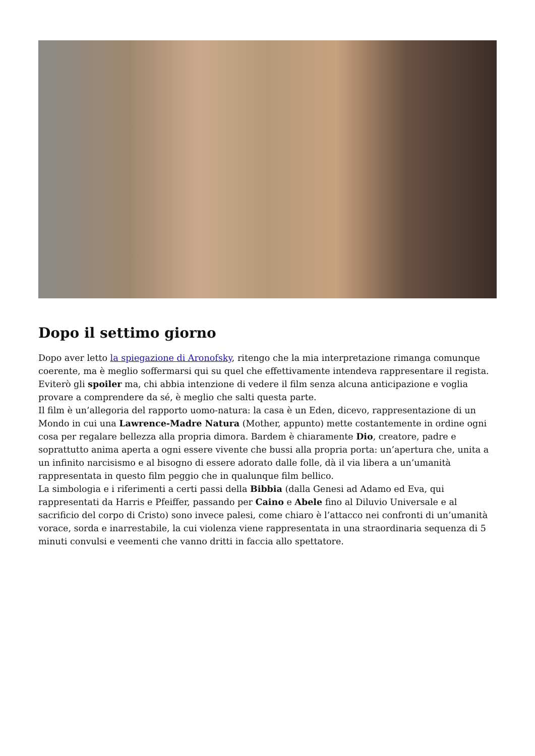Dopo il settimo giorno
Dopo aver letto la spiegazione di Aronofsky, ritengo che la mia interpretazione rimanga comunque coerente, ma è meglio soffermarsi qui su quel che effettivamente intendeva rappresentare il regista. Eviterò gli spoiler ma, chi abbia intenzione di vedere il film senza alcuna anticipazione e voglia provare a comprendere da sé, è meglio che salti questa parte.
Il film è un’allegoria del rapporto uomo-natura: la casa è un Eden, dicevo, rappresentazione di un Mondo in cui una Lawrence-Madre Natura (Mother, appunto) mette costantemente in ordine ogni cosa per regalare bellezza alla propria dimora. Bardem è chiaramente Dio, creatore, padre e soprattutto anima aperta a ogni essere vivente che bussi alla propria porta: un’apertura che, unita a un infinito narcisismo e al bisogno di essere adorato dalle folle, dà il via libera a un’umanità rappresentata in questo film peggio che in qualunque film bellico.
La simbologia e i riferimenti a certi passi della Bibbia (dalla Genesi ad Adamo ed Eva, qui rappresentati da Harris e Pfeiffer, passando per Caino e Abele fino al Diluvio Universale e al sacrificio del corpo di Cristo) sono invece palesi, come chiaro è l’attacco nei confronti di un’umanità vorace, sorda e inarrestabile, la cui violenza viene rappresentata in una straordinaria sequenza di 5 minuti convulsi e veementi che vanno dritti in faccia allo spettatore.